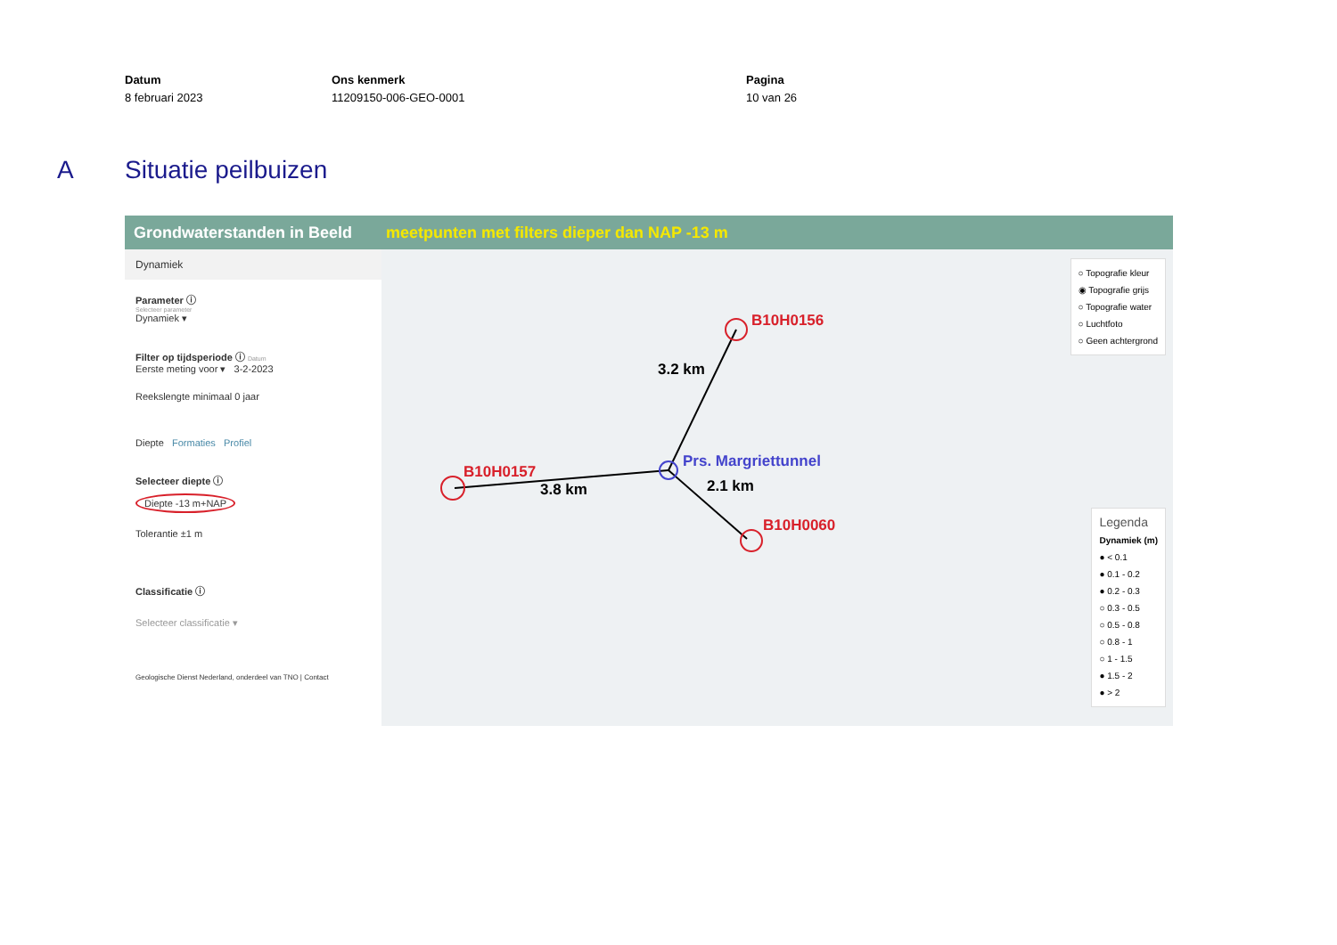Datum
8 februari 2023
Ons kenmerk
11209150-006-GEO-0001
Pagina
10 van 26
A Situatie peilbuizen
Grondwaterstanden in Beeld meetpunten met filters dieper dan NAP -13 m
Dynamiek
Parameter ⓘ
Selecteer parameter
Dynamiek ▾
Filter op tijdsperiode ⓘ Datum
Eerste meting voor ▾ 3-2-2023
Reekslengte minimaal 0 jaar
Diepte Formaties Profiel
Selecteer diepte ⓘ
Diepte -13 m+NAP
Tolerantie ±1 m
Classificatie ⓘ
Selecteer classificatie ▾
Geologische Dienst Nederland, onderdeel van TNO | Contact
B10H0156
B10H0157
B10H0060
Prs. Margriettunnel
3.2 km
3.8 km 2.1 km
○ Topografie kleur
◉ Topografie grijs
○ Topografie water
○ Luchtfoto
○ Geen achtergrond
Legenda
Dynamiek (m)
● < 0.1
● 0.1 - 0.2
● 0.2 - 0.3
○ 0.3 - 0.5
○ 0.5 - 0.8
○ 0.8 - 1
○ 1 - 1.5
● 1.5 - 2
● > 2